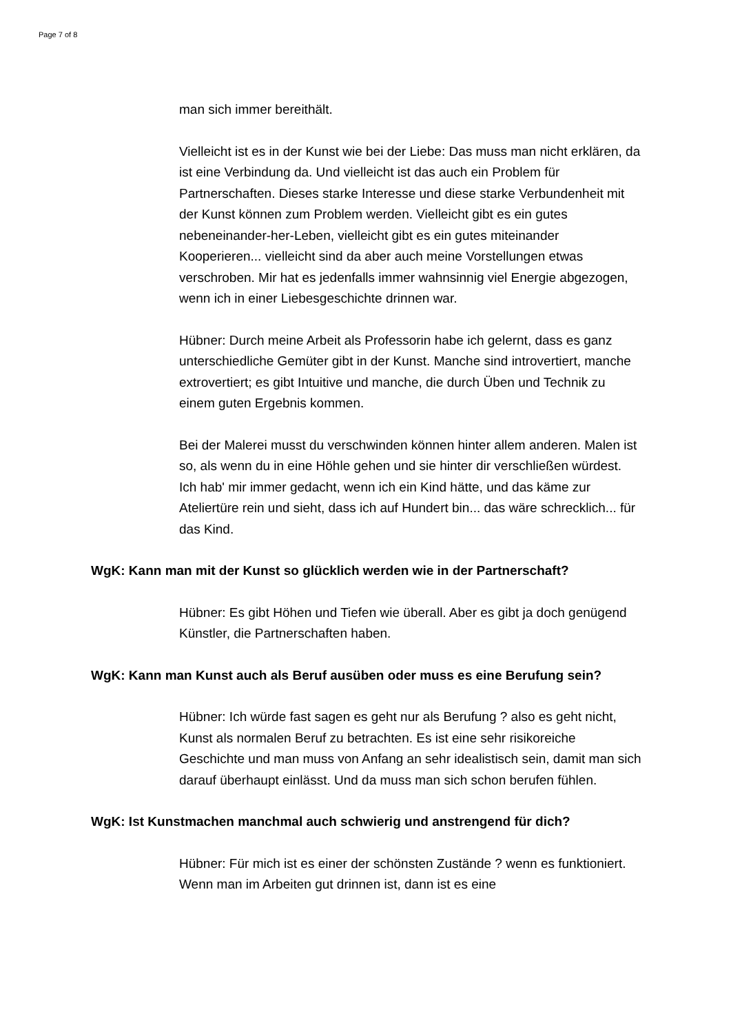Page 7 of 8
man sich immer bereithält.
Vielleicht ist es in der Kunst wie bei der Liebe: Das muss man nicht erklären, da ist eine Verbindung da. Und vielleicht ist das auch ein Problem für Partnerschaften. Dieses starke Interesse und diese starke Verbundenheit mit der Kunst können zum Problem werden. Vielleicht gibt es ein gutes nebeneinander-her-Leben, vielleicht gibt es ein gutes miteinander Kooperieren... vielleicht sind da aber auch meine Vorstellungen etwas verschroben. Mir hat es jedenfalls immer wahnsinnig viel Energie abgezogen, wenn ich in einer Liebesgeschichte drinnen war.
Hübner: Durch meine Arbeit als Professorin habe ich gelernt, dass es ganz unterschiedliche Gemüter gibt in der Kunst. Manche sind introvertiert, manche extrovertiert; es gibt Intuitive und manche, die durch Üben und Technik zu einem guten Ergebnis kommen.
Bei der Malerei musst du verschwinden können hinter allem anderen. Malen ist so, als wenn du in eine Höhle gehen und sie hinter dir verschließen würdest. Ich hab' mir immer gedacht, wenn ich ein Kind hätte, und das käme zur Ateliertüre rein und sieht, dass ich auf Hundert bin... das wäre schrecklich... für das Kind.
WgK: Kann man mit der Kunst so glücklich werden wie in der Partnerschaft?
Hübner: Es gibt Höhen und Tiefen wie überall. Aber es gibt ja doch genügend Künstler, die Partnerschaften haben.
WgK: Kann man Kunst auch als Beruf ausüben oder muss es eine Berufung sein?
Hübner: Ich würde fast sagen es geht nur als Berufung ? also es geht nicht, Kunst als normalen Beruf zu betrachten. Es ist eine sehr risikoreiche Geschichte und man muss von Anfang an sehr idealistisch sein, damit man sich darauf überhaupt einlässt. Und da muss man sich schon berufen fühlen.
WgK: Ist Kunstmachen manchmal auch schwierig und anstrengend für dich?
Hübner: Für mich ist es einer der schönsten Zustände ? wenn es funktioniert. Wenn man im Arbeiten gut drinnen ist, dann ist es eine